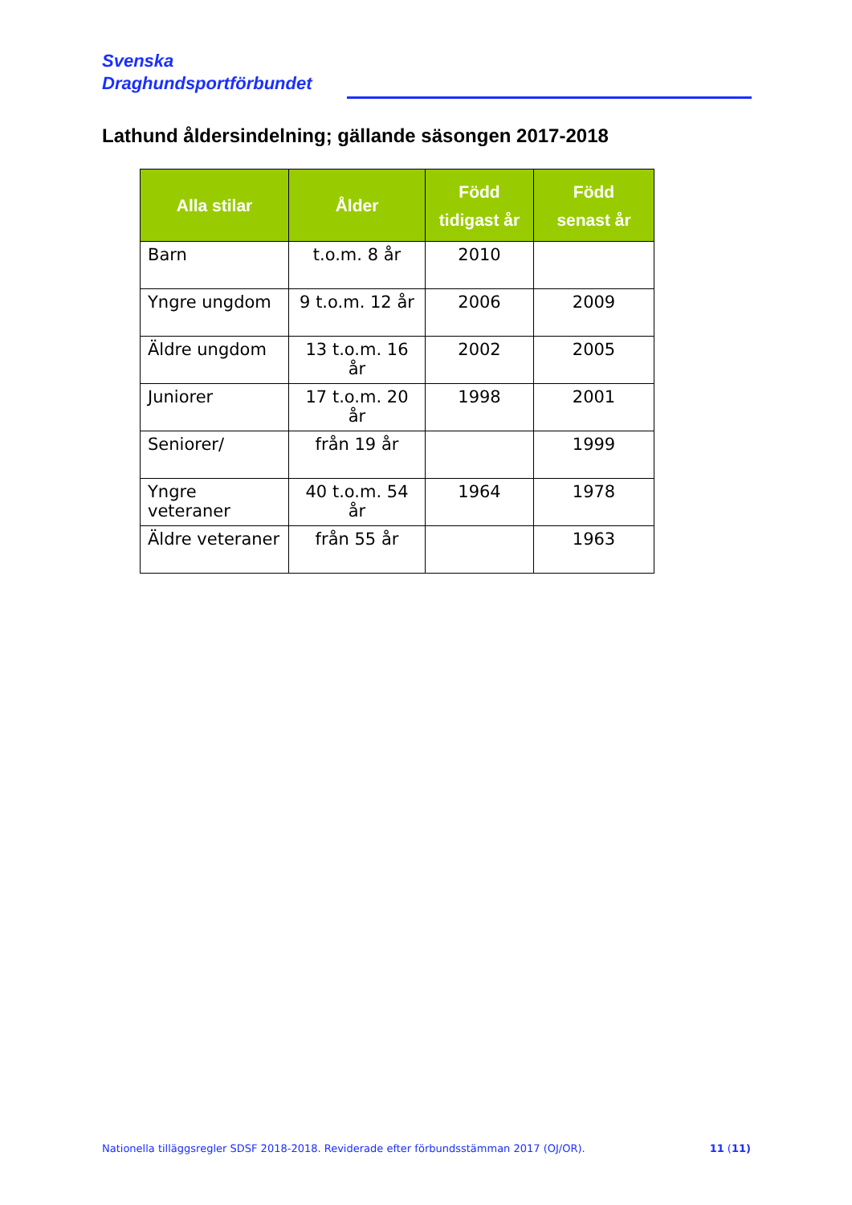Svenska
Draghundsportförbundet
Lathund åldersindelning; gällande säsongen 2017-2018
| Alla stilar | Ålder | Född tidigast år | Född senast år |
| --- | --- | --- | --- |
| Barn | t.o.m. 8 år | 2010 | |
| Yngre ungdom | 9 t.o.m. 12 år | 2006 | 2009 |
| Äldre ungdom | 13 t.o.m. 16 år | 2002 | 2005 |
| Juniorer | 17 t.o.m. 20 år | 1998 | 2001 |
| Seniorer/ | från 19 år | | 1999 |
| Yngre veteraner | 40 t.o.m. 54 år | 1964 | 1978 |
| Äldre veteraner | från 55 år | | 1963 |
Nationella tilläggsregler SDSF 2018-2018. Reviderade efter förbundsstämman 2017 (OJ/OR). 11 (11)